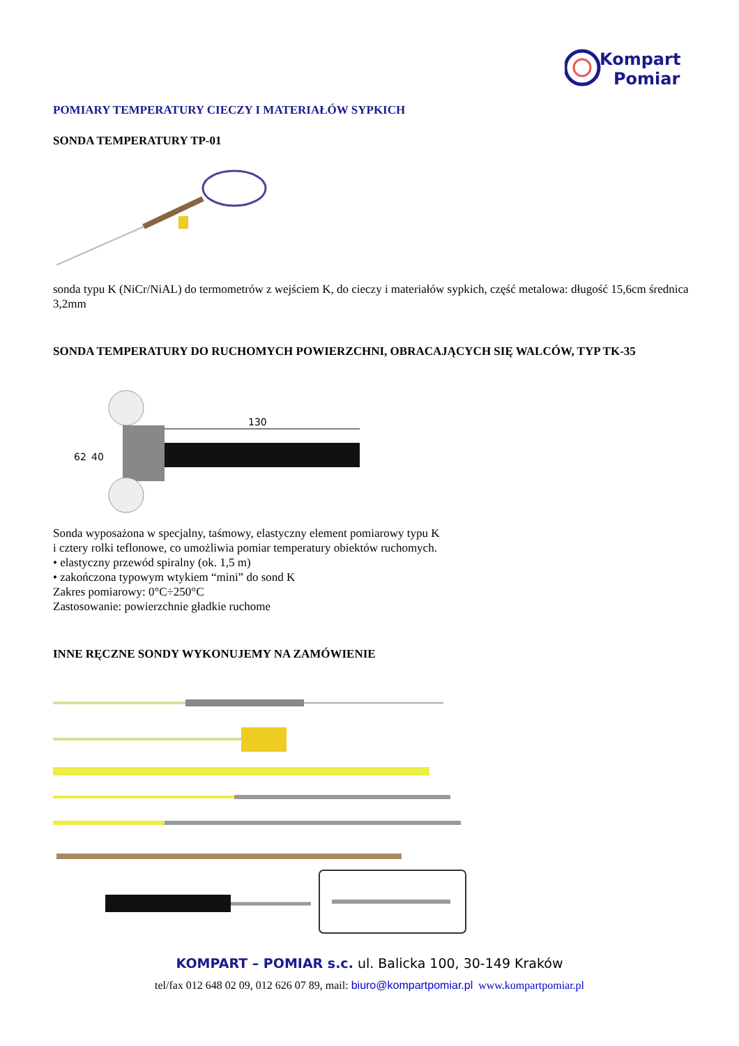Kompart
Pomiar
POMIARY TEMPERATURY CIECZY I MATERIAŁÓW SYPKICH
SONDA TEMPERATURY TP-01
sonda typu K (NiCr/NiAL) do termometrów z wejściem K, do cieczy i materiałów sypkich, część metalowa: długość 15,6cm średnica 3,2mm
SONDA TEMPERATURY DO RUCHOMYCH POWIERZCHNI, OBRACAJĄCYCH SIĘ WALCÓW, TYP TK-35
62
40
130
Sonda wyposażona w specjalny, taśmowy, elastyczny element pomiarowy typu K
i cztery rolki teflonowe, co umożliwia pomiar temperatury obiektów ruchomych.
• elastyczny przewód spiralny (ok. 1,5 m)
• zakończona typowym wtykiem “mini” do sond K
Zakres pomiarowy: 0°C÷250°C
Zastosowanie: powierzchnie gładkie ruchome
INNE RĘCZNE SONDY WYKONUJEMY NA ZAMÓWIENIE
KOMPART – POMIAR s.c. ul. Balicka 100, 30-149 Kraków
tel/fax 012 648 02 09, 012 626 07 89, mail: biuro@kompartpomiar.pl www.kompartpomiar.pl